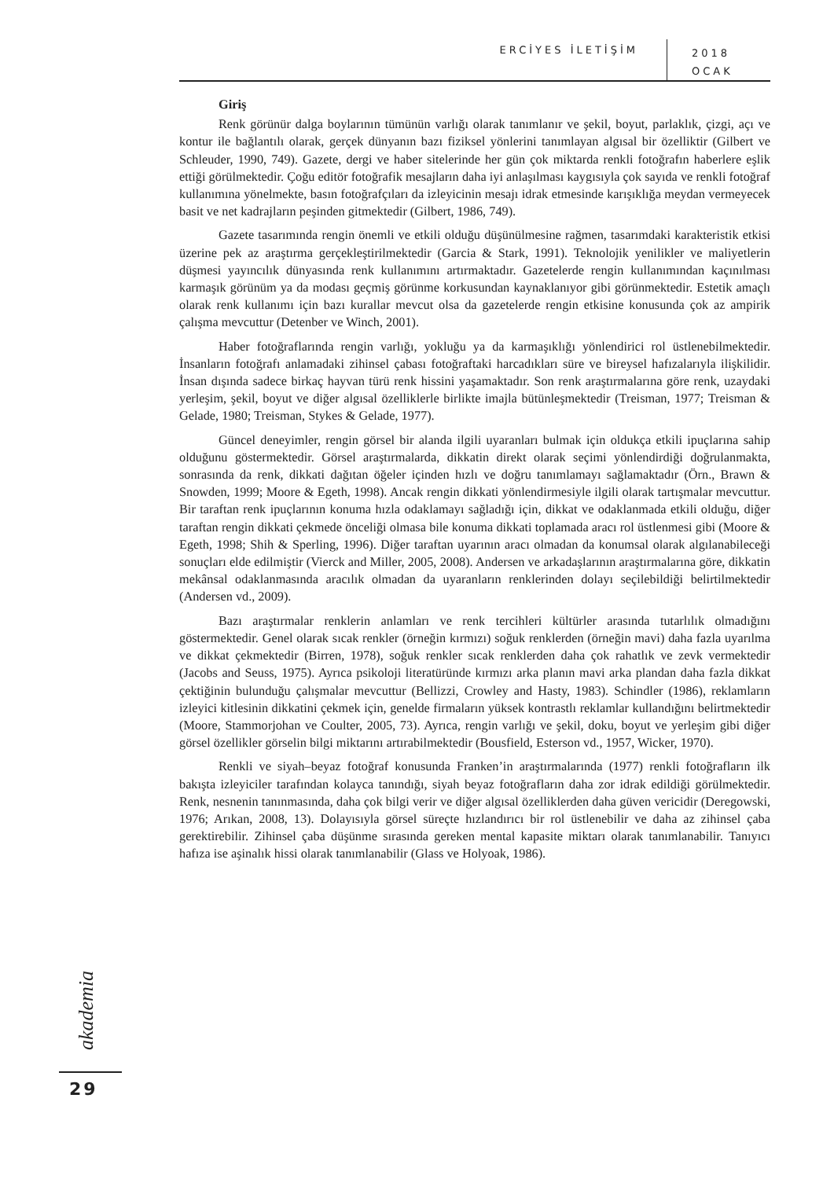ERCİYES İLETİŞİM
2018
OCAK
Giriş
Renk görünür dalga boylarının tümünün varlığı olarak tanımlanır ve şekil, boyut, parlaklık, çizgi, açı ve kontur ile bağlantılı olarak, gerçek dünyanın bazı fiziksel yönlerini tanımlayan algısal bir özelliktir (Gilbert ve Schleuder, 1990, 749). Gazete, dergi ve haber sitelerinde her gün çok miktarda renkli fotoğrafın haberlere eşlik ettiği görülmektedir. Çoğu editör fotoğrafik mesajların daha iyi anlaşılması kaygısıyla çok sayıda ve renkli fotoğraf kullanımına yönelmekte, basın fotoğrafçıları da izleyicinin mesajı idrak etmesinde karışıklığa meydan vermeyecek basit ve net kadrajların peşinden gitmektedir (Gilbert, 1986, 749).
Gazete tasarımında rengin önemli ve etkili olduğu düşünülmesine rağmen, tasarımdaki karakteristik etkisi üzerine pek az araştırma gerçekleştirilmektedir (Garcia & Stark, 1991). Teknolojik yenilikler ve maliyetlerin düşmesi yayıncılık dünyasında renk kullanımını artırmaktadır. Gazetelerde rengin kullanımından kaçınılması karmaşık görünüm ya da modası geçmiş görünme korkusundan kaynaklanıyor gibi görünmektedir. Estetik amaçlı olarak renk kullanımı için bazı kurallar mevcut olsa da gazetelerde rengin etkisine konusunda çok az ampirik çalışma mevcuttur (Detenber ve Winch, 2001).
Haber fotoğraflarında rengin varlığı, yokluğu ya da karmaşıklığı yönlendirici rol üstlenebilmektedir. İnsanların fotoğrafı anlamadaki zihinsel çabası fotoğraftaki harcadıkları süre ve bireysel hafızalarıyla ilişkilidir. İnsan dışında sadece birkaç hayvan türü renk hissini yaşamaktadır. Son renk araştırmalarına göre renk, uzaydaki yerleşim, şekil, boyut ve diğer algısal özelliklerle birlikte imajla bütünleşmektedir (Treisman, 1977; Treisman & Gelade, 1980; Treisman, Stykes & Gelade, 1977).
Güncel deneyimler, rengin görsel bir alanda ilgili uyaranları bulmak için oldukça etkili ipuçlarına sahip olduğunu göstermektedir. Görsel araştırmalarda, dikkatin direkt olarak seçimi yönlendirdiği doğrulanmakta, sonrasında da renk, dikkati dağıtan öğeler içinden hızlı ve doğru tanımlamayı sağlamaktadır (Örn., Brawn & Snowden, 1999; Moore & Egeth, 1998). Ancak rengin dikkati yönlendirmesiyle ilgili olarak tartışmalar mevcuttur. Bir taraftan renk ipuçlarının konuma hızla odaklamayı sağladığı için, dikkat ve odaklanmada etkili olduğu, diğer taraftan rengin dikkati çekmede önceliği olmasa bile konuma dikkati toplamada aracı rol üstlenmesi gibi (Moore & Egeth, 1998; Shih & Sperling, 1996). Diğer taraftan uyarının aracı olmadan da konumsal olarak algılanabileceği sonuçları elde edilmiştir (Vierck and Miller, 2005, 2008). Andersen ve arkadaşlarının araştırmalarına göre, dikkatin mekânsal odaklanmasında aracılık olmadan da uyaranların renklerinden dolayı seçilebildiği belirtilmektedir (Andersen vd., 2009).
Bazı araştırmalar renklerin anlamları ve renk tercihleri kültürler arasında tutarlılık olmadığını göstermektedir. Genel olarak sıcak renkler (örneğin kırmızı) soğuk renklerden (örneğin mavi) daha fazla uyarılma ve dikkat çekmektedir (Birren, 1978), soğuk renkler sıcak renklerden daha çok rahatlık ve zevk vermektedir (Jacobs and Seuss, 1975). Ayrıca psikoloji literatüründe kırmızı arka planın mavi arka plandan daha fazla dikkat çektiğinin bulunduğu çalışmalar mevcuttur (Bellizzi, Crowley and Hasty, 1983). Schindler (1986), reklamların izleyici kitlesinin dikkatini çekmek için, genelde firmaların yüksek kontrastlı reklamlar kullandığını belirtmektedir (Moore, Stammorjohan ve Coulter, 2005, 73). Ayrıca, rengin varlığı ve şekil, doku, boyut ve yerleşim gibi diğer görsel özellikler görselin bilgi miktarını artırabilmektedir (Bousfield, Esterson vd., 1957, Wicker, 1970).
Renkli ve siyah–beyaz fotoğraf konusunda Franken’in araştırmalarında (1977) renkli fotoğrafların ilk bakışta izleyiciler tarafından kolayca tanındığı, siyah beyaz fotoğrafların daha zor idrak edildiği görülmektedir. Renk, nesnenin tanınmasında, daha çok bilgi verir ve diğer algısal özelliklerden daha güven vericidir (Deregowski, 1976; Arıkan, 2008, 13). Dolayısıyla görsel süreçte hızlandırıcı bir rol üstlenebilir ve daha az zihinsel çaba gerektirebilir. Zihinsel çaba düşünme sırasında gereken mental kapasite miktarı olarak tanımlanabilir. Tanıyıcı hafıza ise aşinalık hissi olarak tanımlanabilir (Glass ve Holyoak, 1986).
akademia
29